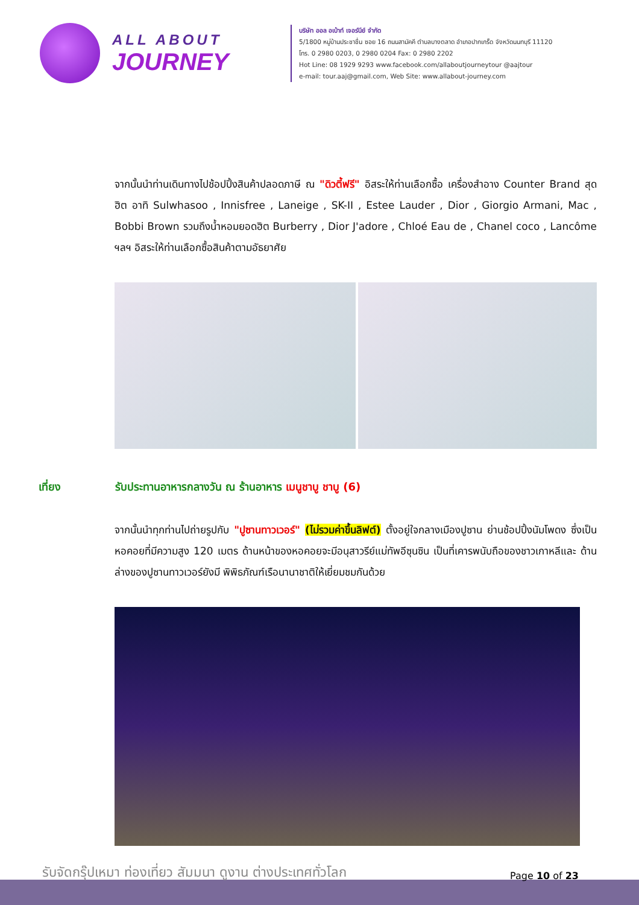ALL ABOUT
JOURNEY
บริษัท ออล อเบ้าท์ เจอร์นีย์ จำกัด
5/1800 หมู่บ้านประชาชื่น ซอย 16 ถนนสามัคคี ตำบลบางตลาด อำเภอปากเกร็ด จังหวัดนนทบุรี 11120
โทร. 0 2980 0203, 0 2980 0204 Fax: 0 2980 2202
Hot Line: 08 1929 9293 www.facebook.com/allaboutjourneytour @aajtour
e-mail: tour.aaj@gmail.com, Web Site: www.allabout-journey.com
จากนั้นนำท่านเดินทางไปช้อปปิ้งสินค้าปลอดภาษี ณ "ดิวตี้ฟรี" อิสระให้ท่านเลือกซื้อ เครื่องสำอาง Counter Brand สุดฮิต อาทิ Sulwhasoo , Innisfree , Laneige , SK-II , Estee Lauder , Dior , Giorgio Armani, Mac , Bobbi Brown รวมถึงน้ำหอมยอดฮิต Burberry , Dior J'adore , Chloé Eau de , Chanel coco , Lancôme ฯลฯ อิสระให้ท่านเลือกซื้อสินค้าตามอัธยาศัย
เที่ยง รับประทานอาหารกลางวัน ณ ร้านอาหาร เมนูชาบู ชาบู (6)
จากนั้นนำทุกท่านไปถ่ายรูปกับ "ปูซานทาวเวอร์" (ไม่รวมค่าขึ้นลิฟต์) ตั้งอยู่ใจกลางเมืองปูซาน ย่านช้อปปิ้งนัมโพดง ซึ่งเป็นหอคอยที่มีความสูง 120 เมตร ด้านหน้าของหอคอยจะมีอนุสาวรีย์แม่ทัพอีซุนซิน เป็นที่เคารพนับถือของชาวเกาหลีและ ด้านล่างของปูซานทาวเวอร์ยังมี พิพิธภัณฑ์เรือนานาชาติให้เยี่ยมชมกันด้วย
รับจัดกรุ๊ปเหมา ท่องเที่ยว สัมมนา ดูงาน ต่างประเทศทั่วโลก
Page 10 of 23